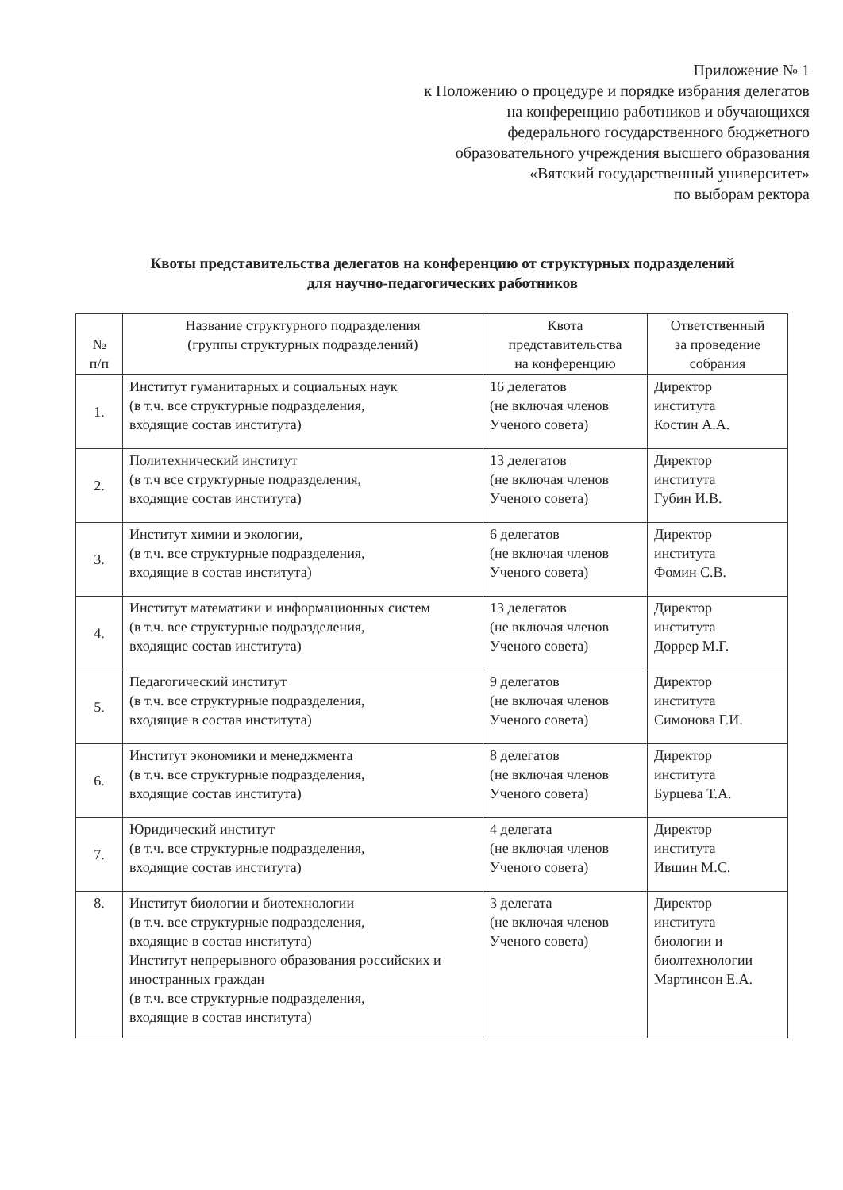Приложение № 1
к Положению о процедуре и порядке избрания делегатов
на конференцию работников и обучающихся
федерального государственного бюджетного
образовательного учреждения высшего образования
«Вятский государственный университет»
по выборам ректора
Квоты представительства делегатов на конференцию от структурных подразделений
для научно-педагогических работников
| № п/п | Название структурного подразделения (группы структурных подразделений) | Квота представительства на конференцию | Ответственный за проведение собрания |
| --- | --- | --- | --- |
| 1. | Институт гуманитарных и социальных наук (в т.ч. все структурные подразделения, входящие состав института) | 16 делегатов (не включая членов Ученого совета) | Директор института Костин А.А. |
| 2. | Политехнический институт (в т.ч все структурные подразделения, входящие состав института) | 13 делегатов (не включая членов Ученого совета) | Директор института Губин И.В. |
| 3. | Институт химии и экологии, (в т.ч. все структурные подразделения, входящие в состав института) | 6 делегатов (не включая членов Ученого совета) | Директор института Фомин С.В. |
| 4. | Институт математики и информационных систем (в т.ч. все структурные подразделения, входящие состав института) | 13 делегатов (не включая членов Ученого совета) | Директор института Доррер М.Г. |
| 5. | Педагогический институт (в т.ч. все структурные подразделения, входящие в состав института) | 9 делегатов (не включая членов Ученого совета) | Директор института Симонова Г.И. |
| 6. | Институт экономики и менеджмента (в т.ч. все структурные подразделения, входящие состав института) | 8 делегатов (не включая членов Ученого совета) | Директор института Бурцева Т.А. |
| 7. | Юридический институт (в т.ч. все структурные подразделения, входящие состав института) | 4 делегата (не включая членов Ученого совета) | Директор института Ившин М.С. |
| 8. | Институт биологии и биотехнологии (в т.ч. все структурные подразделения, входящие в состав института) Институт непрерывного образования российских и иностранных граждан (в т.ч. все структурные подразделения, входящие в состав института) | 3 делегата (не включая членов Ученого совета) | Директор института биологии и биолтехнологии Мартинсон Е.А. |